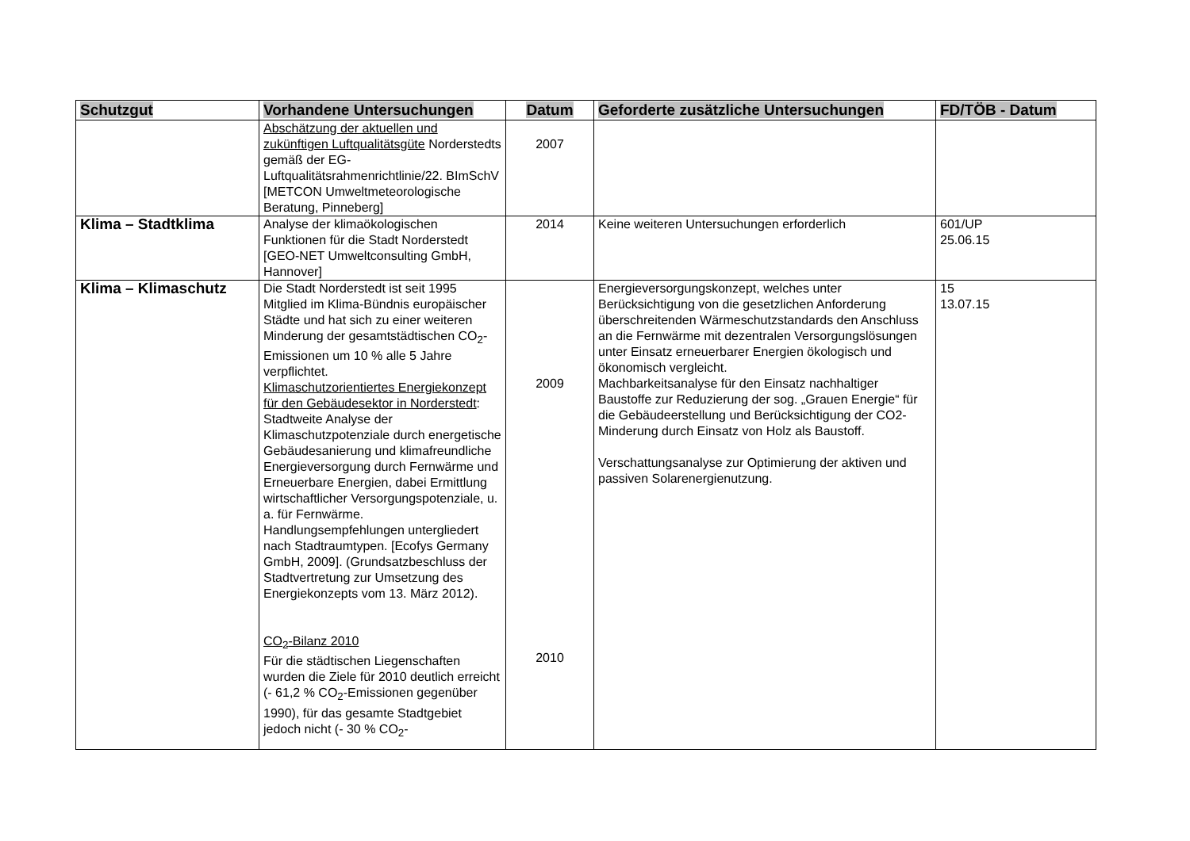| Schutzgut | Vorhandene Untersuchungen | Datum | Geforderte zusätzliche Untersuchungen | FD/TÖB - Datum |
| --- | --- | --- | --- | --- |
| | Abschätzung der aktuellen und zukünftigen Luftqualitätsgüte Norderstedts gemäß der EG-Luftqualitätsrahmenrichtlinie/22. BImSchV [METCON Umweltmeteorologische Beratung, Pinneberg] | 2007 | | |
| Klima – Stadtklima | Analyse der klimaökologischen Funktionen für die Stadt Norderstedt [GEO-NET Umweltconsulting GmbH, Hannover] | 2014 | Keine weiteren Untersuchungen erforderlich | 601/UP 25.06.15 |
| Klima – Klimaschutz | Die Stadt Norderstedt ist seit 1995 Mitglied im Klima-Bündnis europäischer Städte und hat sich zu einer weiteren Minderung der gesamtstädtischen CO<sub>2</sub>-Emissionen um 10 % alle 5 Jahre verpflichtet. Klimaschutzorientiertes Energiekonzept für den Gebäudesektor in Norderstedt : Stadtweite Analyse der Klimaschutzpotenziale durch energetische Gebäudesanierung und klimafreundliche Energieversorgung durch Fernwärme und Erneuerbare Energien, dabei Ermittlung wirtschaftlicher Versorgungspotenziale, u. a. für Fernwärme. Handlungsempfehlungen untergliedert nach Stadtraumtypen. [Ecofys Germany GmbH, 2009]. (Grundsatzbeschluss der Stadtvertretung zur Umsetzung des Energiekonzepts vom 13. März 2012). CO<sub>2</sub>-Bilanz 2010 Für die städtischen Liegenschaften wurden die Ziele für 2010 deutlich erreicht (- 61,2 % CO<sub>2</sub>-Emissionen gegenüber 1990), für das gesamte Stadtgebiet jedoch nicht (- 30 % CO<sub>2</sub>- | 2009 2010 | Energieversorgungskonzept, welches unter Berücksichtigung von die gesetzlichen Anforderung überschreitenden Wärmeschutzstandards den Anschluss an die Fernwärme mit dezentralen Versorgungslösungen unter Einsatz erneuerbarer Energien ökologisch und ökonomisch vergleicht. Machbarkeitsanalyse für den Einsatz nachhaltiger Baustoffe zur Reduzierung der sog. „Grauen Energie“ für die Gebäudeerstellung und Berücksichtigung der CO2-Minderung durch Einsatz von Holz als Baustoff. Verschattungsanalyse zur Optimierung der aktiven und passiven Solarenergienutzung. | 15 13.07.15 |